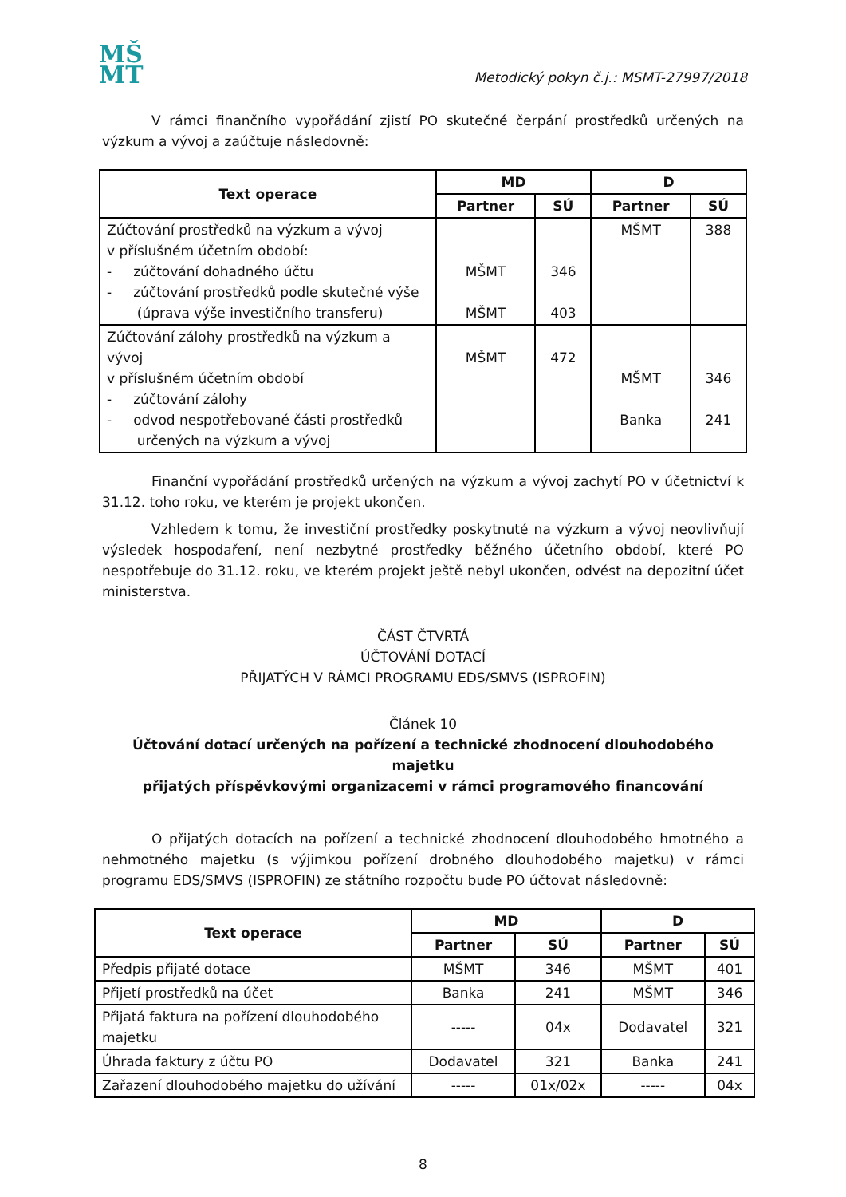MŠ
MT
Metodický pokyn č.j.: MSMT-27997/2018
V rámci finančního vypořádání zjistí PO skutečné čerpání prostředků určených na výzkum a vývoj a zaúčtuje následovně:
| Text operace | MD | | D | |
| --- | --- | --- | --- | --- |
| | Partner | SÚ | Partner | SÚ |
| Zúčtování prostředků na výzkum a vývoj v příslušném účetním období: - zúčtování dohadného účtu - zúčtování prostředků podle skutečné výše (úprava výše investičního transferu) | MŠMT MŠMT | 346 403 | MŠMT | 388 |
| Zúčtování zálohy prostředků na výzkum a vývoj v příslušném účetním období - zúčtování zálohy - odvod nespotřebované části prostředků určených na výzkum a vývoj | MŠMT | 472 | MŠMT Banka | 346 241 |
Finanční vypořádání prostředků určených na výzkum a vývoj zachytí PO v účetnictví k 31.12. toho roku, ve kterém je projekt ukončen.
Vzhledem k tomu, že investiční prostředky poskytnuté na výzkum a vývoj neovlivňují výsledek hospodaření, není nezbytné prostředky běžného účetního období, které PO nespotřebuje do 31.12. roku, ve kterém projekt ještě nebyl ukončen, odvést na depozitní účet ministerstva.
ČÁST ČTVRTÁ
ÚČTOVÁNÍ DOTACÍ
PŘIJATÝCH V RÁMCI PROGRAMU EDS/SMVS (ISPROFIN)
Článek 10
Účtování dotací určených na pořízení a technické zhodnocení dlouhodobého majetku
přijatých příspěvkovými organizacemi v rámci programového financování
O přijatých dotacích na pořízení a technické zhodnocení dlouhodobého hmotného a nehmotného majetku (s výjimkou pořízení drobného dlouhodobého majetku) v rámci programu EDS/SMVS (ISPROFIN) ze státního rozpočtu bude PO účtovat následovně:
| Text operace | MD | | D | |
| --- | --- | --- | --- | --- |
| | Partner | SÚ | Partner | SÚ |
| Předpis přijaté dotace | MŠMT | 346 | MŠMT | 401 |
| Přijetí prostředků na účet | Banka | 241 | MŠMT | 346 |
| Přijatá faktura na pořízení dlouhodobého majetku | ----- | 04x | Dodavatel | 321 |
| Úhrada faktury z účtu PO | Dodavatel | 321 | Banka | 241 |
| Zařazení dlouhodobého majetku do užívání | ----- | 01x/02x | ----- | 04x |
8